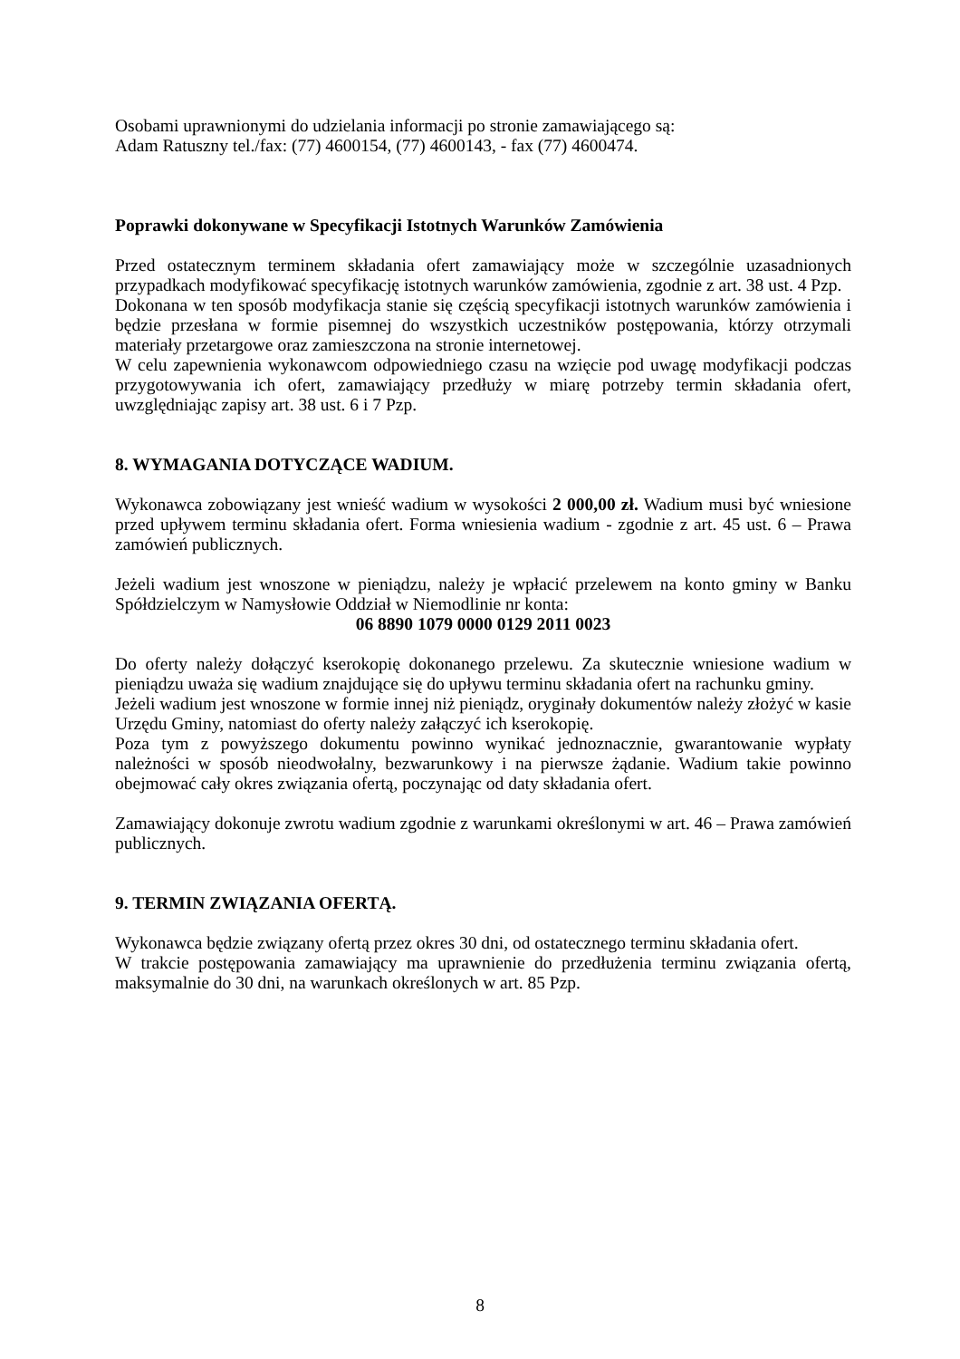Osobami uprawnionymi do udzielania informacji po stronie zamawiającego są:
Adam Ratuszny tel./fax: (77) 4600154, (77) 4600143, - fax (77) 4600474.
Poprawki dokonywane w Specyfikacji Istotnych Warunków Zamówienia
Przed ostatecznym terminem składania ofert zamawiający może w szczególnie uzasadnionych przypadkach modyfikować specyfikację istotnych warunków zamówienia, zgodnie z art. 38 ust. 4 Pzp.
Dokonana w ten sposób modyfikacja stanie się częścią specyfikacji istotnych warunków zamówienia i będzie przesłana w formie pisemnej do wszystkich uczestników postępowania, którzy otrzymali materiały przetargowe oraz zamieszczona na stronie internetowej.
W celu zapewnienia wykonawcom odpowiedniego czasu na wzięcie pod uwagę modyfikacji podczas przygotowywania ich ofert, zamawiający przedłuży w miarę potrzeby termin składania ofert, uwzględniając zapisy art. 38 ust. 6 i 7 Pzp.
8. WYMAGANIA DOTYCZĄCE WADIUM.
Wykonawca zobowiązany jest wnieść wadium w wysokości 2 000,00 zł. Wadium musi być wniesione przed upływem terminu składania ofert. Forma wniesienia wadium - zgodnie z art. 45 ust. 6 – Prawa zamówień publicznych.
Jeżeli wadium jest wnoszone w pieniądzu, należy je wpłacić przelewem na konto gminy w Banku Spółdzielczym w Namysłowie Oddział w Niemodlinie nr konta:
06 8890 1079 0000 0129 2011 0023
Do oferty należy dołączyć kserokopię dokonanego przelewu. Za skutecznie wniesione wadium w pieniądzu uważa się wadium znajdujące się do upływu terminu składania ofert na rachunku gminy.
Jeżeli wadium jest wnoszone w formie innej niż pieniądz, oryginały dokumentów należy złożyć w kasie Urzędu Gminy, natomiast do oferty należy załączyć ich kserokopię.
Poza tym z powyższego dokumentu powinno wynikać jednoznacznie, gwarantowanie wypłaty należności w sposób nieodwołalny, bezwarunkowy i na pierwsze żądanie. Wadium takie powinno obejmować cały okres związania ofertą, poczynając od daty składania ofert.
Zamawiający dokonuje zwrotu wadium zgodnie z warunkami określonymi w art. 46 – Prawa zamówień publicznych.
9. TERMIN ZWIĄZANIA OFERTĄ.
Wykonawca będzie związany ofertą przez okres 30 dni, od ostatecznego terminu składania ofert.
W trakcie postępowania zamawiający ma uprawnienie do przedłużenia terminu związania ofertą, maksymalnie do 30 dni, na warunkach określonych w art. 85 Pzp.
8